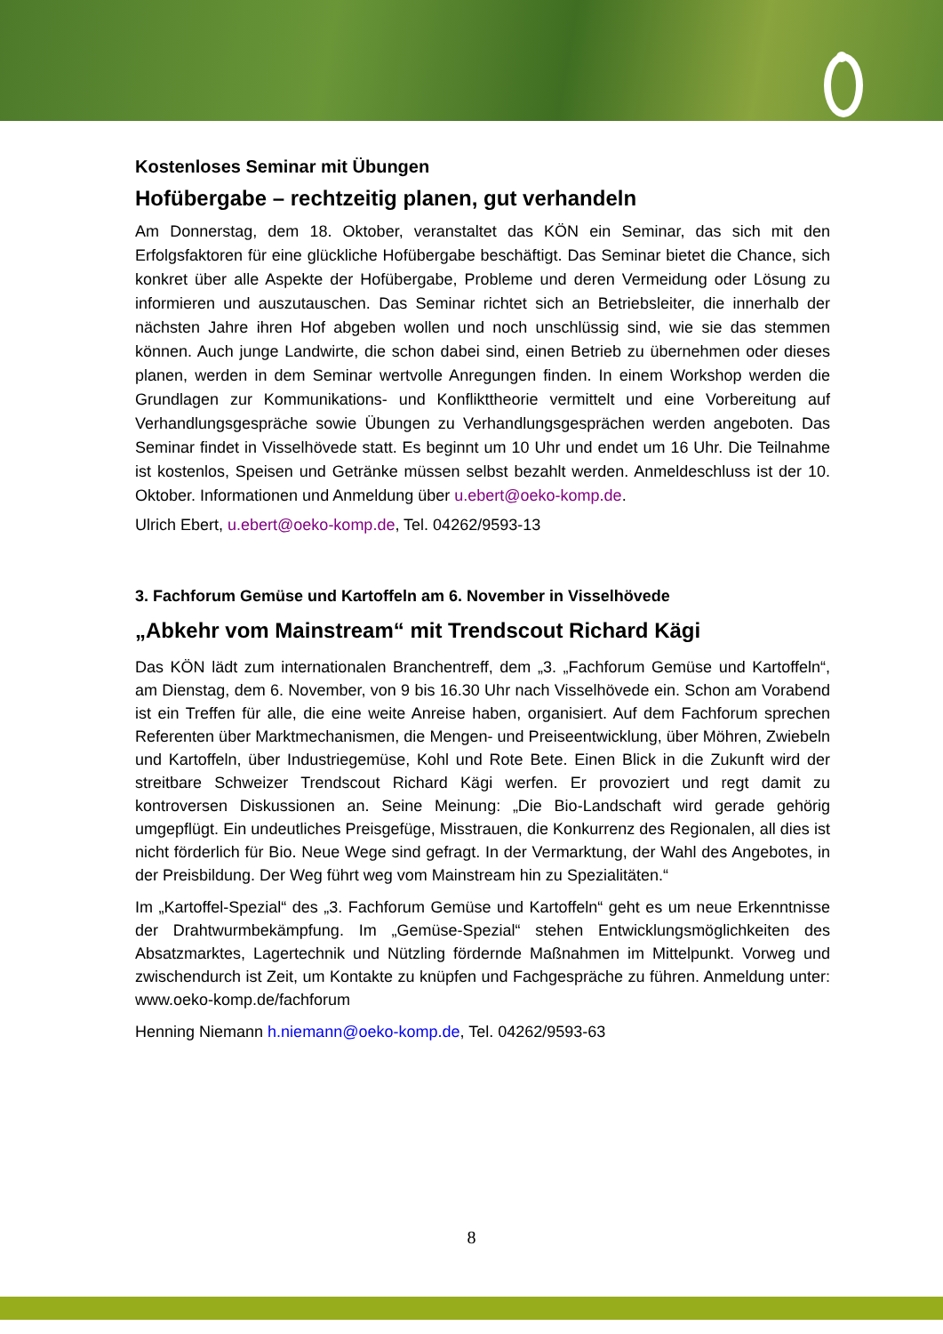Kostenloses Seminar mit Übungen
Hofübergabe – rechtzeitig planen, gut verhandeln
Am Donnerstag, dem 18. Oktober, veranstaltet das KÖN ein Seminar, das sich mit den Erfolgsfaktoren für eine glückliche Hofübergabe beschäftigt. Das Seminar bietet die Chance, sich konkret über alle Aspekte der Hofübergabe, Probleme und deren Vermeidung oder Lösung zu informieren und auszutauschen. Das Seminar richtet sich an Betriebsleiter, die innerhalb der nächsten Jahre ihren Hof abgeben wollen und noch unschlüssig sind, wie sie das stemmen können. Auch junge Landwirte, die schon dabei sind, einen Betrieb zu übernehmen oder dieses planen, werden in dem Seminar wertvolle Anregungen finden. In einem Workshop werden die Grundlagen zur Kommunikations- und Konflikttheorie vermittelt und eine Vorbereitung auf Verhandlungsgespräche sowie Übungen zu Verhandlungsgesprächen werden angeboten. Das Seminar findet in Visselhövede statt. Es beginnt um 10 Uhr und endet um 16 Uhr. Die Teilnahme ist kostenlos, Speisen und Getränke müssen selbst bezahlt werden. Anmeldeschluss ist der 10. Oktober. Informationen und Anmeldung über u.ebert@oeko-komp.de.
Ulrich Ebert, u.ebert@oeko-komp.de, Tel. 04262/9593-13
3. Fachforum Gemüse und Kartoffeln am 6. November in Visselhövede
„Abkehr vom Mainstream“ mit Trendscout Richard Kägi
Das KÖN lädt zum internationalen Branchentreff, dem „3. „Fachforum Gemüse und Kartoffeln“, am Dienstag, dem 6. November, von 9 bis 16.30 Uhr nach Visselhövede ein. Schon am Vorabend ist ein Treffen für alle, die eine weite Anreise haben, organisiert. Auf dem Fachforum sprechen Referenten über Marktmechanismen, die Mengen- und Preiseentwicklung, über Möhren, Zwiebeln und Kartoffeln, über Industriegemüse, Kohl und Rote Bete. Einen Blick in die Zukunft wird der streitbare Schweizer Trendscout Richard Kägi werfen. Er provoziert und regt damit zu kontroversen Diskussionen an. Seine Meinung: „Die Bio-Landschaft wird gerade gehörig umgepflügt. Ein undeutliches Preisgefüge, Misstrauen, die Konkurrenz des Regionalen, all dies ist nicht förderlich für Bio. Neue Wege sind gefragt. In der Vermarktung, der Wahl des Angebotes, in der Preisbildung. Der Weg führt weg vom Mainstream hin zu Spezialitäten.“
Im „Kartoffel-Spezial“ des „3. Fachforum Gemüse und Kartoffeln“ geht es um neue Erkenntnisse der Drahtwurmbekämpfung. Im „Gemüse-Spezial“ stehen Entwicklungsmöglichkeiten des Absatzmarktes, Lagertechnik und Nützling fördernde Maßnahmen im Mittelpunkt. Vorweg und zwischendurch ist Zeit, um Kontakte zu knüpfen und Fachgespräche zu führen. Anmeldung unter: www.oeko-komp.de/fachforum
Henning Niemann h.niemann@oeko-komp.de, Tel. 04262/9593-63
8